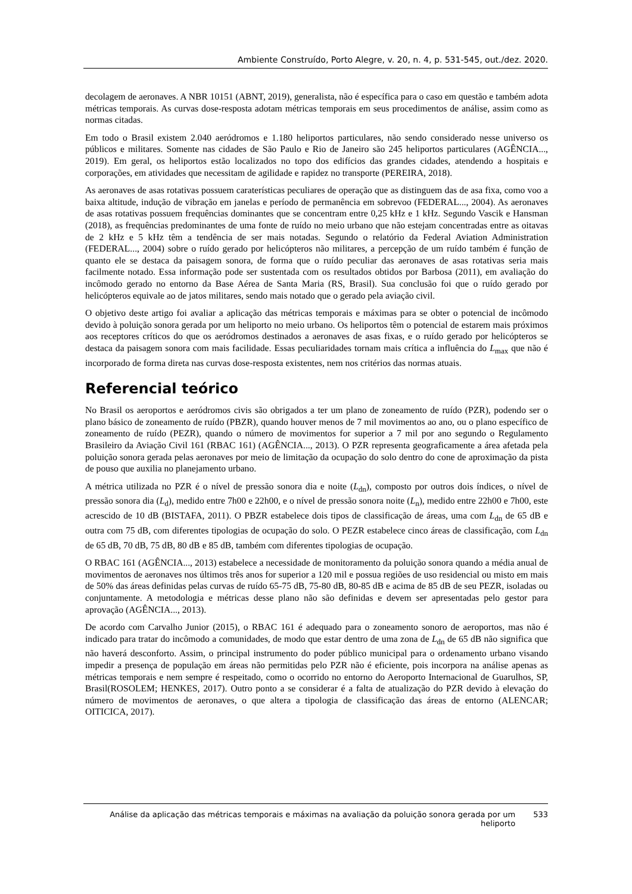Ambiente Construído, Porto Alegre, v. 20, n. 4, p. 531-545, out./dez. 2020.
decolagem de aeronaves. A NBR 10151 (ABNT, 2019), generalista, não é específica para o caso em questão e também adota métricas temporais. As curvas dose-resposta adotam métricas temporais em seus procedimentos de análise, assim como as normas citadas.
Em todo o Brasil existem 2.040 aeródromos e 1.180 heliportos particulares, não sendo considerado nesse universo os públicos e militares. Somente nas cidades de São Paulo e Rio de Janeiro são 245 heliportos particulares (AGÊNCIA..., 2019). Em geral, os heliportos estão localizados no topo dos edifícios das grandes cidades, atendendo a hospitais e corporações, em atividades que necessitam de agilidade e rapidez no transporte (PEREIRA, 2018).
As aeronaves de asas rotativas possuem caraterísticas peculiares de operação que as distinguem das de asa fixa, como voo a baixa altitude, indução de vibração em janelas e período de permanência em sobrevoo (FEDERAL..., 2004). As aeronaves de asas rotativas possuem frequências dominantes que se concentram entre 0,25 kHz e 1 kHz. Segundo Vascik e Hansman (2018), as frequências predominantes de uma fonte de ruído no meio urbano que não estejam concentradas entre as oitavas de 2 kHz e 5 kHz têm a tendência de ser mais notadas. Segundo o relatório da Federal Aviation Administration (FEDERAL..., 2004) sobre o ruído gerado por helicópteros não militares, a percepção de um ruído também é função de quanto ele se destaca da paisagem sonora, de forma que o ruído peculiar das aeronaves de asas rotativas seria mais facilmente notado. Essa informação pode ser sustentada com os resultados obtidos por Barbosa (2011), em avaliação do incômodo gerado no entorno da Base Aérea de Santa Maria (RS, Brasil). Sua conclusão foi que o ruído gerado por helicópteros equivale ao de jatos militares, sendo mais notado que o gerado pela aviação civil.
O objetivo deste artigo foi avaliar a aplicação das métricas temporais e máximas para se obter o potencial de incômodo devido à poluição sonora gerada por um heliporto no meio urbano. Os heliportos têm o potencial de estarem mais próximos aos receptores críticos do que os aeródromos destinados a aeronaves de asas fixas, e o ruído gerado por helicópteros se destaca da paisagem sonora com mais facilidade. Essas peculiaridades tornam mais crítica a influência do L<sub>max</sub> que não é incorporado de forma direta nas curvas dose-resposta existentes, nem nos critérios das normas atuais.
Referencial teórico
No Brasil os aeroportos e aeródromos civis são obrigados a ter um plano de zoneamento de ruído (PZR), podendo ser o plano básico de zoneamento de ruído (PBZR), quando houver menos de 7 mil movimentos ao ano, ou o plano específico de zoneamento de ruído (PEZR), quando o número de movimentos for superior a 7 mil por ano segundo o Regulamento Brasileiro da Aviação Civil 161 (RBAC 161) (AGÊNCIA..., 2013). O PZR representa geograficamente a área afetada pela poluição sonora gerada pelas aeronaves por meio de limitação da ocupação do solo dentro do cone de aproximação da pista de pouso que auxilia no planejamento urbano.
A métrica utilizada no PZR é o nível de pressão sonora dia e noite (L<sub>dn</sub>), composto por outros dois índices, o nível de pressão sonora dia (L<sub>d</sub>), medido entre 7h00 e 22h00, e o nível de pressão sonora noite (L<sub>n</sub>), medido entre 22h00 e 7h00, este acrescido de 10 dB (BISTAFA, 2011). O PBZR estabelece dois tipos de classificação de áreas, uma com L<sub>dn</sub> de 65 dB e outra com 75 dB, com diferentes tipologias de ocupação do solo. O PEZR estabelece cinco áreas de classificação, com L<sub>dn</sub> de 65 dB, 70 dB, 75 dB, 80 dB e 85 dB, também com diferentes tipologias de ocupação.
O RBAC 161 (AGÊNCIA..., 2013) estabelece a necessidade de monitoramento da poluição sonora quando a média anual de movimentos de aeronaves nos últimos três anos for superior a 120 mil e possua regiões de uso residencial ou misto em mais de 50% das áreas definidas pelas curvas de ruído 65-75 dB, 75-80 dB, 80-85 dB e acima de 85 dB de seu PEZR, isoladas ou conjuntamente. A metodologia e métricas desse plano não são definidas e devem ser apresentadas pelo gestor para aprovação (AGÊNCIA..., 2013).
De acordo com Carvalho Junior (2015), o RBAC 161 é adequado para o zoneamento sonoro de aeroportos, mas não é indicado para tratar do incômodo a comunidades, de modo que estar dentro de uma zona de L<sub>dn</sub> de 65 dB não significa que não haverá desconforto. Assim, o principal instrumento do poder público municipal para o ordenamento urbano visando impedir a presença de população em áreas não permitidas pelo PZR não é eficiente, pois incorpora na análise apenas as métricas temporais e nem sempre é respeitado, como o ocorrido no entorno do Aeroporto Internacional de Guarulhos, SP, Brasil(ROSOLEM; HENKES, 2017). Outro ponto a se considerar é a falta de atualização do PZR devido à elevação do número de movimentos de aeronaves, o que altera a tipologia de classificação das áreas de entorno (ALENCAR; OITICICA, 2017).
Análise da aplicação das métricas temporais e máximas na avaliação da poluição sonora gerada por um heliporto
533